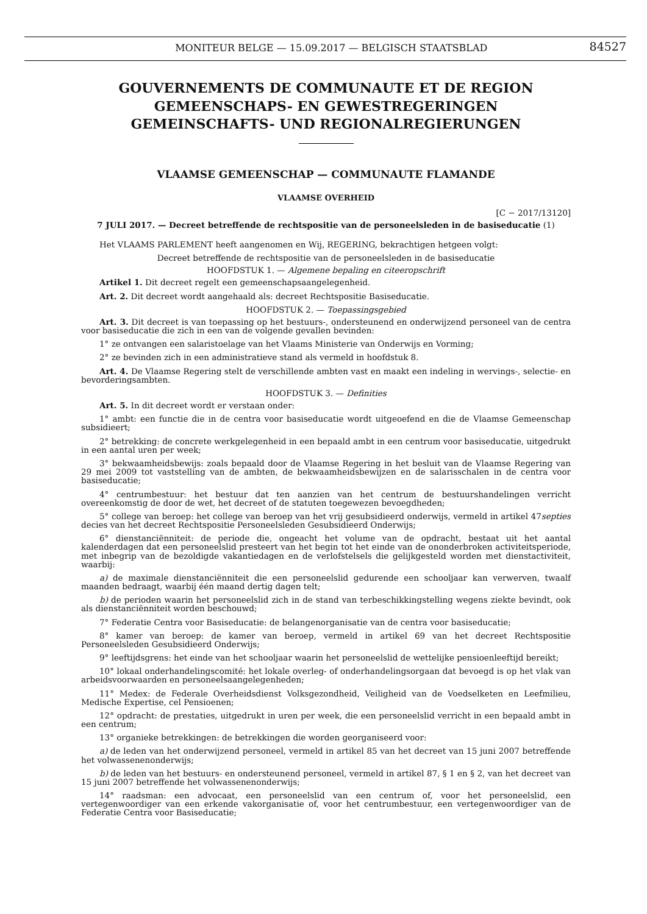MONITEUR BELGE — 15.09.2017 — BELGISCH STAATSBLAD 84527
GOUVERNEMENTS DE COMMUNAUTE ET DE REGION
GEMEENSCHAPS- EN GEWESTREGERINGEN
GEMEINSCHAFTS- UND REGIONALREGIERUNGEN
VLAAMSE GEMEENSCHAP — COMMUNAUTE FLAMANDE
VLAAMSE OVERHEID
[C − 2017/13120]
7 JULI 2017. — Decreet betreffende de rechtspositie van de personeelsleden in de basiseducatie (1)
Het VLAAMS PARLEMENT heeft aangenomen en Wij, REGERING, bekrachtigen hetgeen volgt:
Decreet betreffende de rechtspositie van de personeelsleden in de basiseducatie
HOOFDSTUK 1. — Algemene bepaling en citeeropschrift
Artikel 1. Dit decreet regelt een gemeenschapsaangelegenheid.
Art. 2. Dit decreet wordt aangehaald als: decreet Rechtspositie Basiseducatie.
HOOFDSTUK 2. — Toepassingsgebied
Art. 3. Dit decreet is van toepassing op het bestuurs-, ondersteunend en onderwijzend personeel van de centra voor basiseducatie die zich in een van de volgende gevallen bevinden:
1° ze ontvangen een salaristoelage van het Vlaams Ministerie van Onderwijs en Vorming;
2° ze bevinden zich in een administratieve stand als vermeld in hoofdstuk 8.
Art. 4. De Vlaamse Regering stelt de verschillende ambten vast en maakt een indeling in wervings-, selectie- en bevorderingsambten.
HOOFDSTUK 3. — Definities
Art. 5. In dit decreet wordt er verstaan onder:
1° ambt: een functie die in de centra voor basiseducatie wordt uitgeoefend en die de Vlaamse Gemeenschap subsidieert;
2° betrekking: de concrete werkgelegenheid in een bepaald ambt in een centrum voor basiseducatie, uitgedrukt in een aantal uren per week;
3° bekwaamheidsbewijs: zoals bepaald door de Vlaamse Regering in het besluit van de Vlaamse Regering van 29 mei 2009 tot vaststelling van de ambten, de bekwaamheidsbewijzen en de salarisschalen in de centra voor basiseducatie;
4° centrumbestuur: het bestuur dat ten aanzien van het centrum de bestuurshandelingen verricht overeenkomstig de door de wet, het decreet of de statuten toegewezen bevoegdheden;
5° college van beroep: het college van beroep van het vrij gesubsidieerd onderwijs, vermeld in artikel 47septies decies van het decreet Rechtspositie Personeelsleden Gesubsidieerd Onderwijs;
6° dienstanciënniteit: de periode die, ongeacht het volume van de opdracht, bestaat uit het aantal kalenderdagen dat een personeelslid presteert van het begin tot het einde van de ononderbroken activiteitsperiode, met inbegrip van de bezoldigde vakantiedagen en de verlofstelsels die gelijkgesteld worden met dienstactiviteit, waarbij:
a) de maximale dienstanciënniteit die een personeelslid gedurende een schooljaar kan verwerven, twaalf maanden bedraagt, waarbij één maand dertig dagen telt;
b) de perioden waarin het personeelslid zich in de stand van terbeschikkingstelling wegens ziekte bevindt, ook als dienstanciënniteit worden beschouwd;
7° Federatie Centra voor Basiseducatie: de belangenorganisatie van de centra voor basiseducatie;
8° kamer van beroep: de kamer van beroep, vermeld in artikel 69 van het decreet Rechtspositie Personeelsleden Gesubsidieerd Onderwijs;
9° leeftijdsgrens: het einde van het schooljaar waarin het personeelslid de wettelijke pensioenleeftijd bereikt;
10° lokaal onderhandelingscomité: het lokale overleg- of onderhandelingsorgaan dat bevoegd is op het vlak van arbeidsvoorwaarden en personeelsaangelegenheden;
11° Medex: de Federale Overheidsdienst Volksgezondheid, Veiligheid van de Voedselketen en Leefmilieu, Medische Expertise, cel Pensioenen;
12° opdracht: de prestaties, uitgedrukt in uren per week, die een personeelslid verricht in een bepaald ambt in een centrum;
13° organieke betrekkingen: de betrekkingen die worden georganiseerd voor:
a) de leden van het onderwijzend personeel, vermeld in artikel 85 van het decreet van 15 juni 2007 betreffende het volwassenenonderwijs;
b) de leden van het bestuurs- en ondersteunend personeel, vermeld in artikel 87, § 1 en § 2, van het decreet van 15 juni 2007 betreffende het volwassenenonderwijs;
14° raadsman: een advocaat, een personeelslid van een centrum of, voor het personeelslid, een vertegenwoordiger van een erkende vakorganisatie of, voor het centrumbestuur, een vertegenwoordiger van de Federatie Centra voor Basiseducatie;